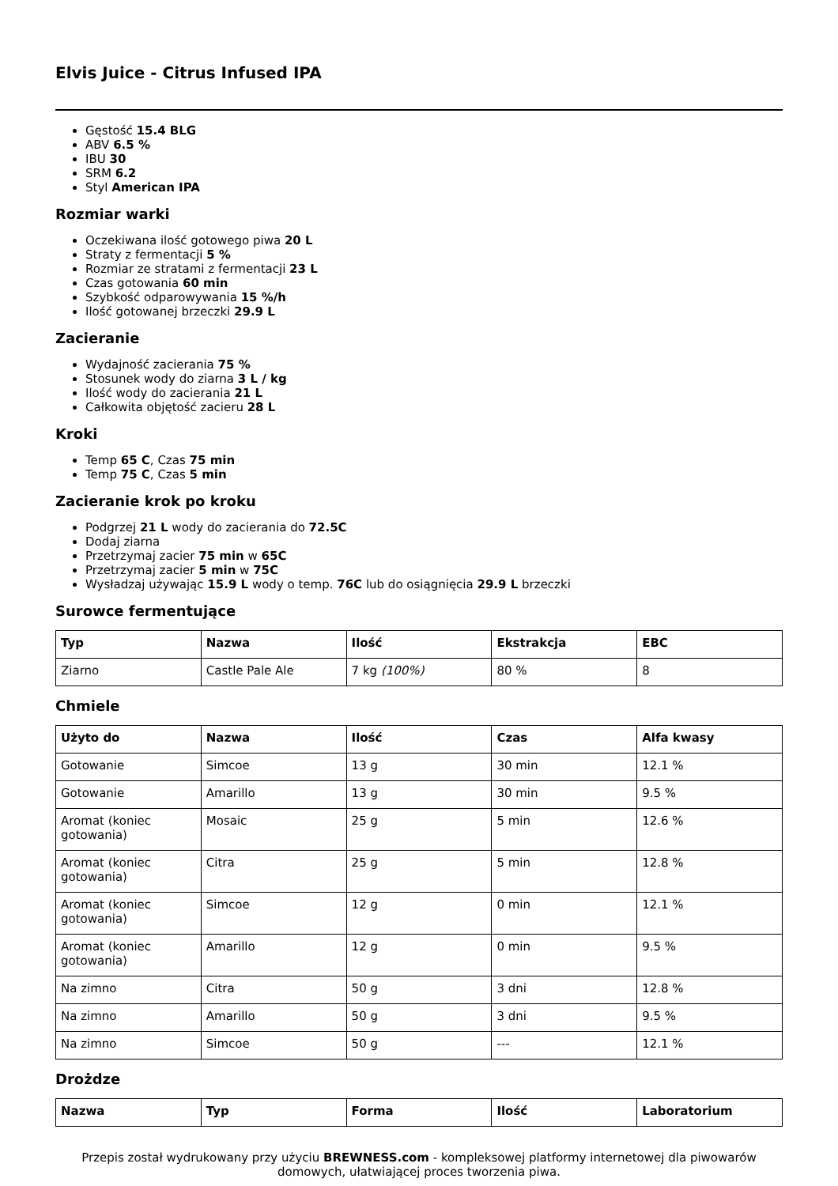Elvis Juice - Citrus Infused IPA
Gęstość 15.4 BLG
ABV 6.5 %
IBU 30
SRM 6.2
Styl American IPA
Rozmiar warki
Oczekiwana ilość gotowego piwa 20 L
Straty z fermentacji 5 %
Rozmiar ze stratami z fermentacji 23 L
Czas gotowania 60 min
Szybkość odparowywania 15 %/h
Ilość gotowanej brzeczki 29.9 L
Zacieranie
Wydajność zacierania 75 %
Stosunek wody do ziarna 3 L / kg
Ilość wody do zacierania 21 L
Całkowita objętość zacieru 28 L
Kroki
Temp 65 C, Czas 75 min
Temp 75 C, Czas 5 min
Zacieranie krok po kroku
Podgrzej 21 L wody do zacierania do 72.5C
Dodaj ziarna
Przetrzymaj zacier 75 min w 65C
Przetrzymaj zacier 5 min w 75C
Wysładzaj używając 15.9 L wody o temp. 76C lub do osiągnięcia 29.9 L brzeczki
Surowce fermentujące
| Typ | Nazwa | Ilość | Ekstrakcja | EBC |
| --- | --- | --- | --- | --- |
| Ziarno | Castle Pale Ale | 7 kg (100%) | 80 % | 8 |
Chmiele
| Użyto do | Nazwa | Ilość | Czas | Alfa kwasy |
| --- | --- | --- | --- | --- |
| Gotowanie | Simcoe | 13 g | 30 min | 12.1 % |
| Gotowanie | Amarillo | 13 g | 30 min | 9.5 % |
| Aromat (koniec gotowania) | Mosaic | 25 g | 5 min | 12.6 % |
| Aromat (koniec gotowania) | Citra | 25 g | 5 min | 12.8 % |
| Aromat (koniec gotowania) | Simcoe | 12 g | 0 min | 12.1 % |
| Aromat (koniec gotowania) | Amarillo | 12 g | 0 min | 9.5 % |
| Na zimno | Citra | 50 g | 3 dni | 12.8 % |
| Na zimno | Amarillo | 50 g | 3 dni | 9.5 % |
| Na zimno | Simcoe | 50 g | --- | 12.1 % |
Drożdze
| Nazwa | Typ | Forma | Ilość | Laboratorium |
| --- | --- | --- | --- | --- |
Przepis został wydrukowany przy użyciu BREWNESS.com - kompleksowej platformy internetowej dla piwowarów domowych, ułatwiającej proces tworzenia piwa.